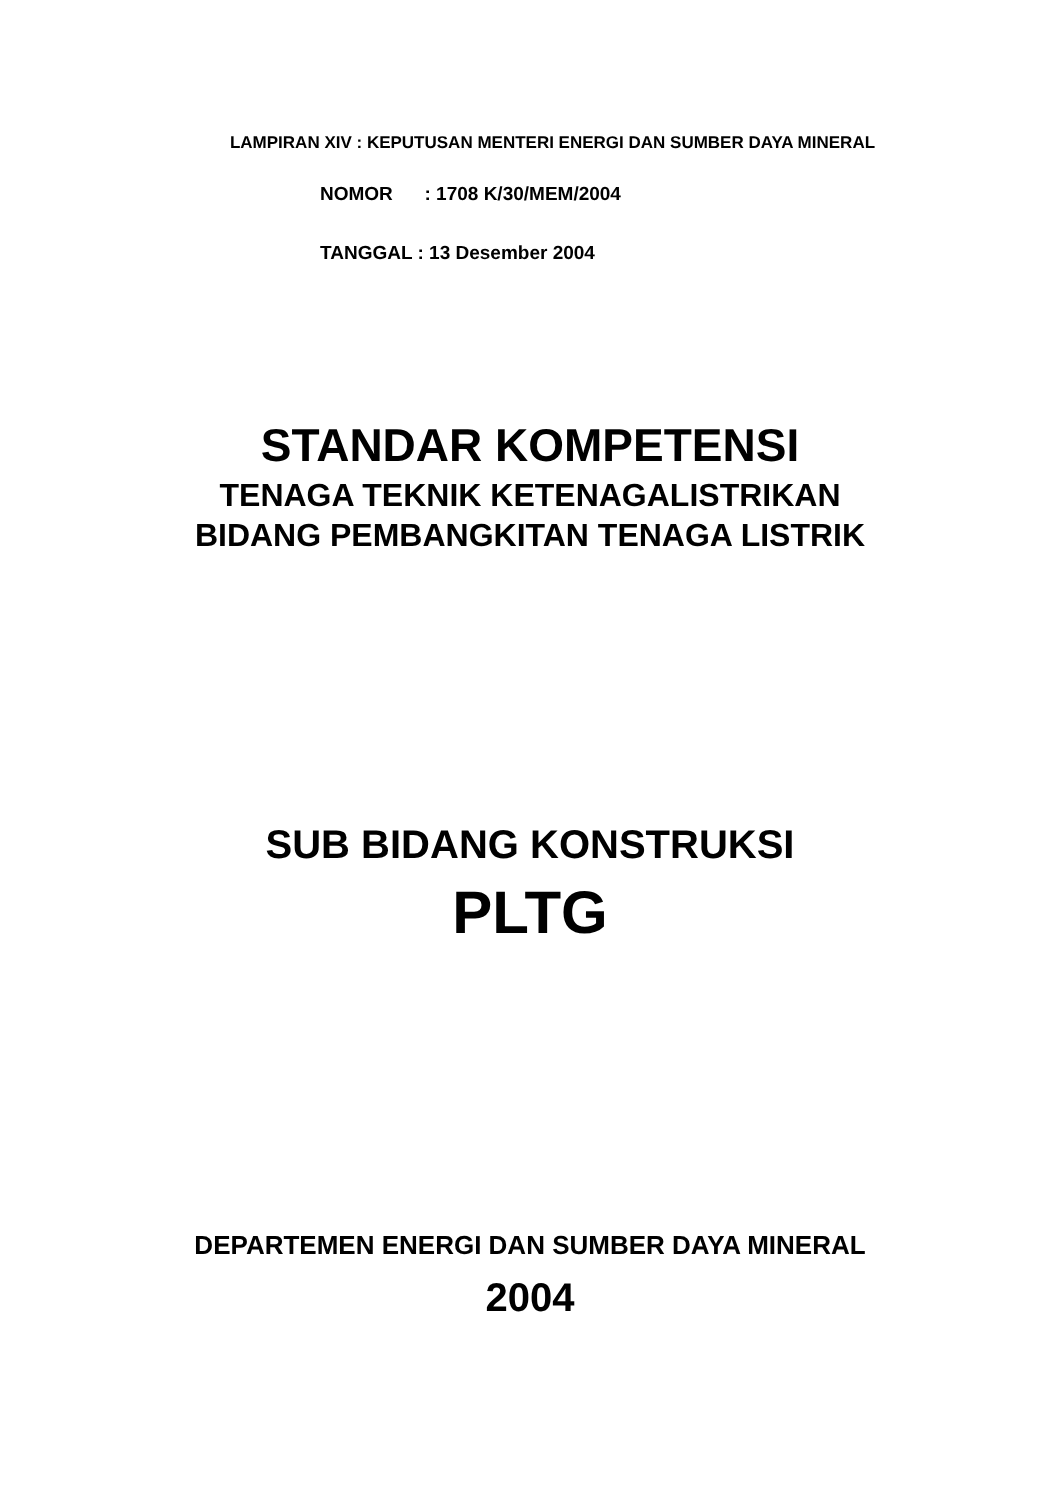LAMPIRAN XIV : KEPUTUSAN MENTERI ENERGI DAN SUMBER DAYA MINERAL
NOMOR : 1708 K/30/MEM/2004
TANGGAL : 13 Desember 2004
STANDAR KOMPETENSI
TENAGA TEKNIK KETENAGALISTRIKAN
BIDANG PEMBANGKITAN TENAGA LISTRIK
SUB BIDANG KONSTRUKSI
PLTG
DEPARTEMEN ENERGI DAN SUMBER DAYA MINERAL
2004